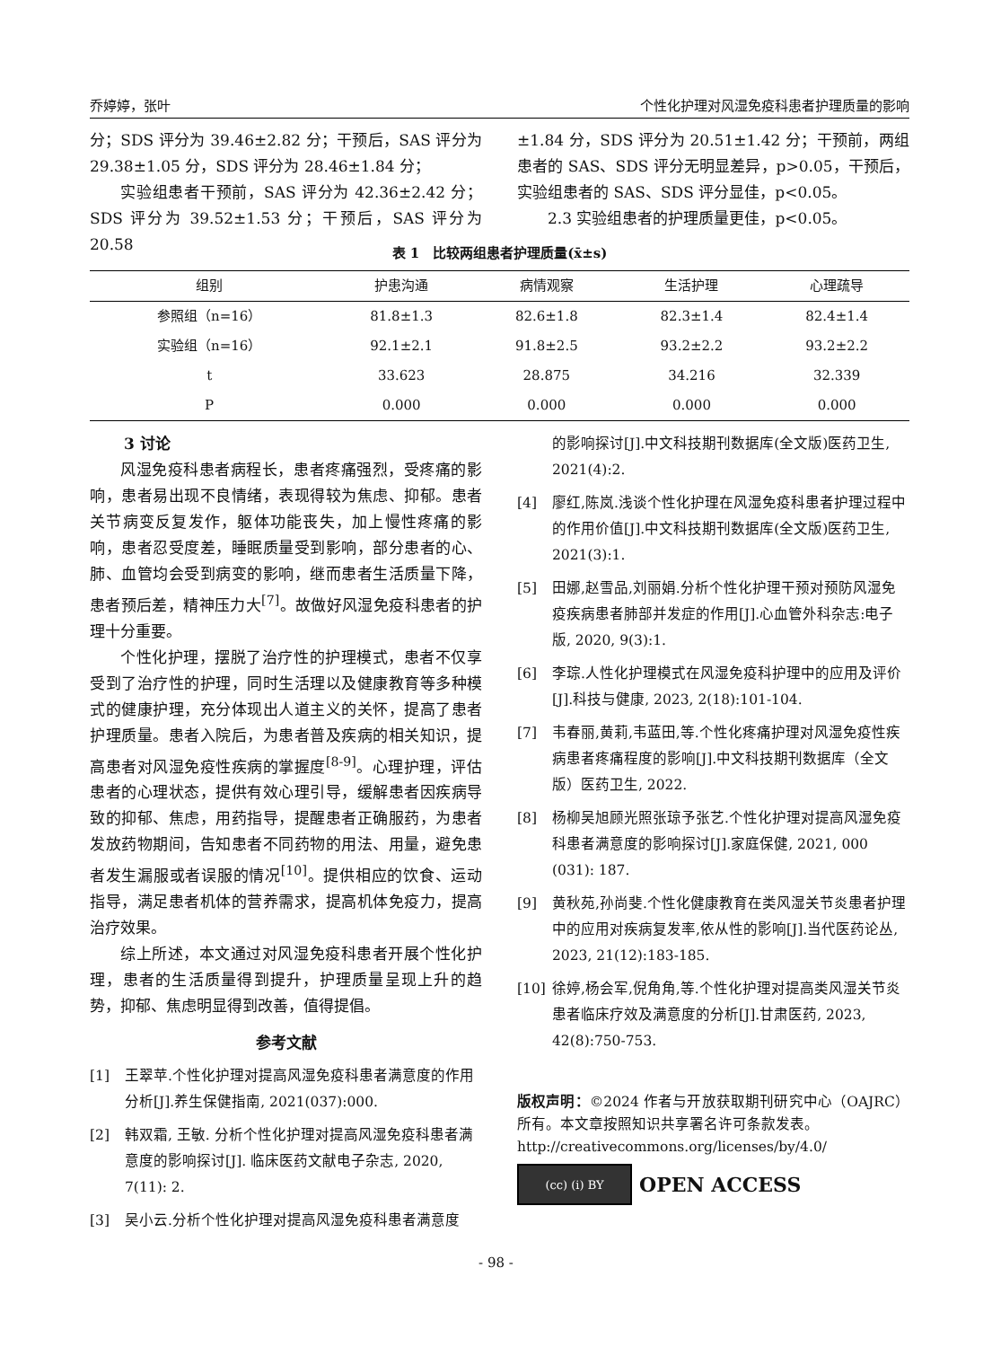乔婷婷，张叶 个性化护理对风湿免疫科患者护理质量的影响
分；SDS 评分为 39.46±2.82 分；干预后，SAS 评分为 29.38±1.05 分，SDS 评分为 28.46±1.84 分；
实验组患者干预前，SAS 评分为 42.36±2.42 分；SDS 评分为 39.52±1.53 分；干预后，SAS 评分为 20.58
±1.84 分，SDS 评分为 20.51±1.42 分；干预前，两组患者的 SAS、SDS 评分无明显差异，p>0.05，干预后，实验组患者的 SAS、SDS 评分显佳，p<0.05。
2.3 实验组患者的护理质量更佳，p<0.05。
表 1　比较两组患者护理质量(x̄±s)
| 组别 | 护患沟通 | 病情观察 | 生活护理 | 心理疏导 |
| --- | --- | --- | --- | --- |
| 参照组（n=16） | 81.8±1.3 | 82.6±1.8 | 82.3±1.4 | 82.4±1.4 |
| 实验组（n=16） | 92.1±2.1 | 91.8±2.5 | 93.2±2.2 | 93.2±2.2 |
| t | 33.623 | 28.875 | 34.216 | 32.339 |
| P | 0.000 | 0.000 | 0.000 | 0.000 |
3 讨论
风湿免疫科患者病程长，患者疼痛强烈，受疼痛的影响，患者易出现不良情绪，表现得较为焦虑、抑郁。患者关节病变反复发作，躯体功能丧失，加上慢性疼痛的影响，患者忍受度差，睡眠质量受到影响，部分患者的心、肺、血管均会受到病变的影响，继而患者生活质量下降，患者预后差，精神压力大<sup>[7]</sup>。故做好风湿免疫科患者的护理十分重要。
个性化护理，摆脱了治疗性的护理模式，患者不仅享受到了治疗性的护理，同时生活理以及健康教育等多种模式的健康护理，充分体现出人道主义的关怀，提高了患者护理质量。患者入院后，为患者普及疾病的相关知识，提高患者对风湿免疫性疾病的掌握度<sup>[8-9]</sup>。心理护理，评估患者的心理状态，提供有效心理引导，缓解患者因疾病导致的抑郁、焦虑，用药指导，提醒患者正确服药，为患者发放药物期间，告知患者不同药物的用法、用量，避免患者发生漏服或者误服的情况<sup>[10]</sup>。提供相应的饮食、运动指导，满足患者机体的营养需求，提高机体免疫力，提高治疗效果。
综上所述，本文通过对风湿免疫科患者开展个性化护理，患者的生活质量得到提升，护理质量呈现上升的趋势，抑郁、焦虑明显得到改善，值得提倡。
参考文献
[1] 王翠苹.个性化护理对提高风湿免疫科患者满意度的作用分析[J].养生保健指南, 2021(037):000.
[2] 韩双霜, 王敏. 分析个性化护理对提高风湿免疫科患者满意度的影响探讨[J]. 临床医药文献电子杂志, 2020, 7(11): 2.
[3] 吴小云.分析个性化护理对提高风湿免疫科患者满意度
的影响探讨[J].中文科技期刊数据库(全文版)医药卫生, 2021(4):2.
[4] 廖红,陈岚.浅谈个性化护理在风湿免疫科患者护理过程中的作用价值[J].中文科技期刊数据库(全文版)医药卫生, 2021(3):1.
[5] 田娜,赵雪品,刘丽娟.分析个性化护理干预对预防风湿免疫疾病患者肺部并发症的作用[J].心血管外科杂志:电子版, 2020, 9(3):1.
[6] 李琮.人性化护理模式在风湿免疫科护理中的应用及评价[J].科技与健康, 2023, 2(18):101-104.
[7] 韦春丽,黄莉,韦蓝田,等.个性化疼痛护理对风湿免疫性疾病患者疼痛程度的影响[J].中文科技期刊数据库（全文版）医药卫生, 2022.
[8] 杨柳吴旭顾光照张琼予张艺.个性化护理对提高风湿免疫科患者满意度的影响探讨[J].家庭保健, 2021, 000 (031): 187.
[9] 黄秋苑,孙尚斐.个性化健康教育在类风湿关节炎患者护理中的应用对疾病复发率,依从性的影响[J].当代医药论丛, 2023, 21(12):183-185.
[10] 徐婷,杨会军,倪角角,等.个性化护理对提高类风湿关节炎患者临床疗效及满意度的分析[J].甘肃医药, 2023, 42(8):750-753.
版权声明：©2024 作者与开放获取期刊研究中心（OAJRC）所有。本文章按照知识共享署名许可条款发表。
http://creativecommons.org/licenses/by/4.0/
(cc) (i) BY
OPEN ACCESS
- 98 -